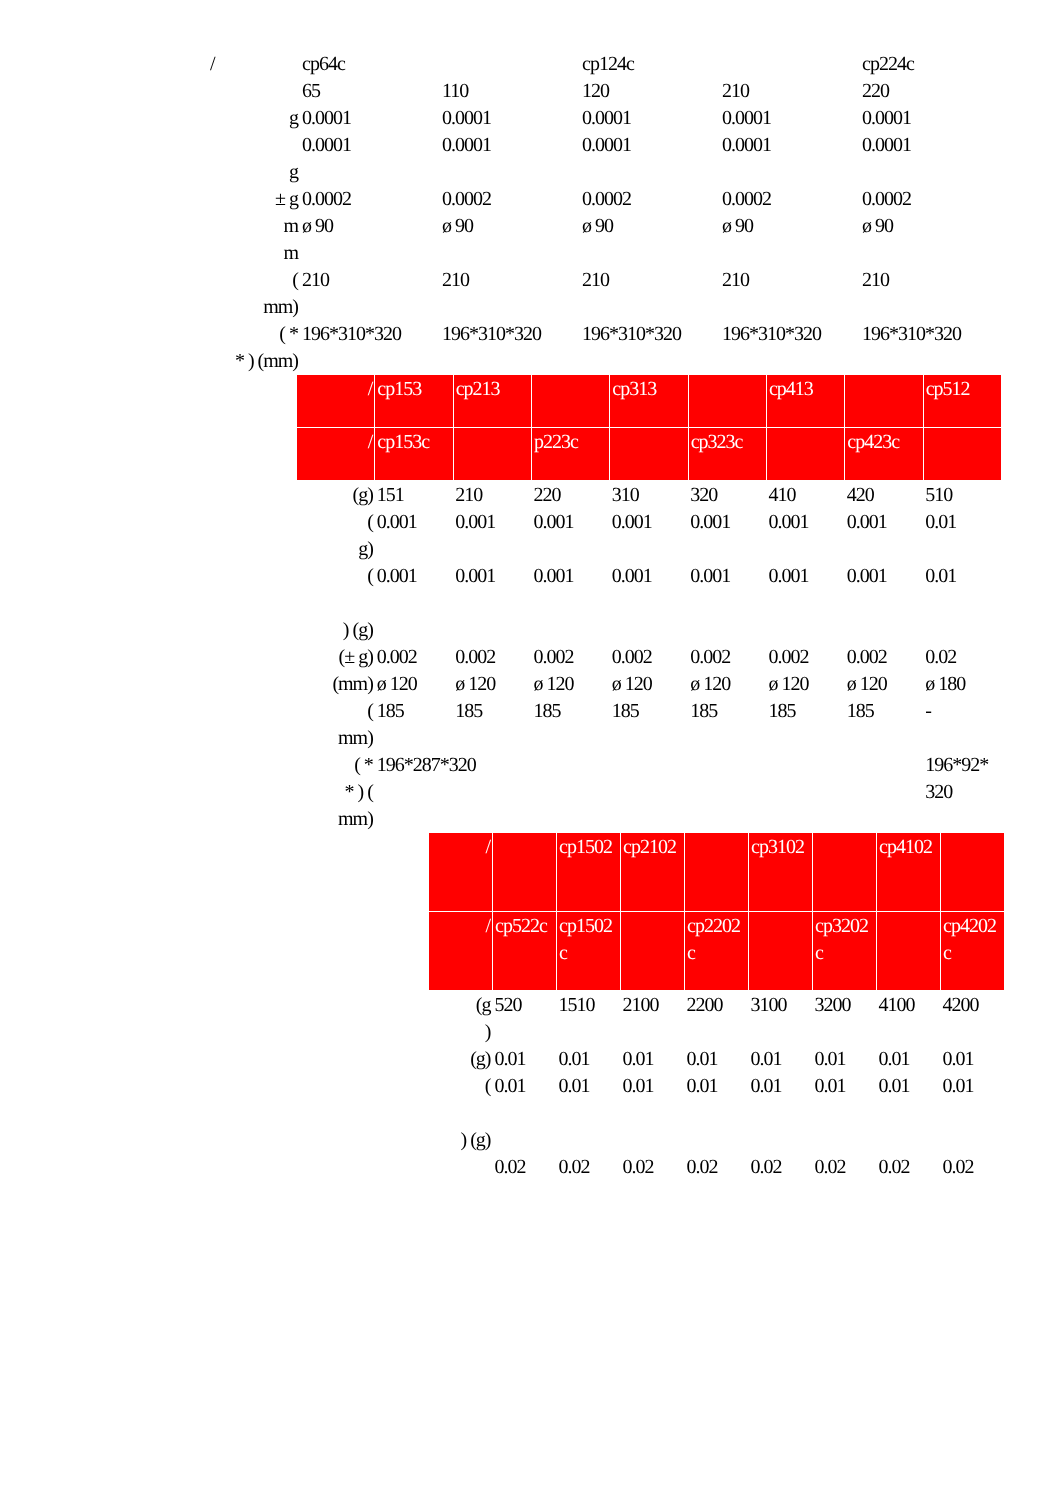| / | cp64c | | cp124c | | cp224c |
| | 65 | 110 | 120 | 210 | 220 |
| g | 0.0001 | 0.0001 | 0.0001 | 0.0001 | 0.0001 |
| g | 0.0001 | 0.0001 | 0.0001 | 0.0001 | 0.0001 |
| ± g | 0.0002 | 0.0002 | 0.0002 | 0.0002 | 0.0002 |
| m m | ø 90 | ø 90 | ø 90 | ø 90 | ø 90 |
| ( mm) | 210 | 210 | 210 | 210 | 210 |
| ( * * ) (mm) | 196*310*320 | 196*310*320 | 196*310*320 | 196*310*320 | 196*310*320 |
| / | cp153 | cp213 | | cp313 | | cp413 | | cp512 |
| / | cp153c | | p223c | | cp323c | | cp423c | |
| (g) | 151 | 210 | 220 | 310 | 320 | 410 | 420 | 510 |
| ( g) | 0.001 | 0.001 | 0.001 | 0.001 | 0.001 | 0.001 | 0.001 | 0.01 |
| ( ) (g) | 0.001 | 0.001 | 0.001 | 0.001 | 0.001 | 0.001 | 0.001 | 0.01 |
| (± g) | 0.002 | 0.002 | 0.002 | 0.002 | 0.002 | 0.002 | 0.002 | 0.02 |
| (mm) | ø 120 | ø 120 | ø 120 | ø 120 | ø 120 | ø 120 | ø 120 | ø 180 |
| ( mm) | 185 | 185 | 185 | 185 | 185 | 185 | 185 | - |
| ( * * ) ( mm) | 196*287*320 | | | | | | | 196*92* 320 |
| / | | cp1502 | cp2102 | | cp3102 | | cp4102 | |
| / | cp522c | cp1502 c | | cp2202 c | | cp3202 c | | cp4202 c |
| (g ) | 520 | 1510 | 2100 | 2200 | 3100 | 3200 | 4100 | 4200 |
| (g) | 0.01 | 0.01 | 0.01 | 0.01 | 0.01 | 0.01 | 0.01 | 0.01 |
| ( ) (g) | 0.01 | 0.01 | 0.01 | 0.01 | 0.01 | 0.01 | 0.01 | 0.01 |
| | 0.02 | 0.02 | 0.02 | 0.02 | 0.02 | 0.02 | 0.02 | 0.02 |